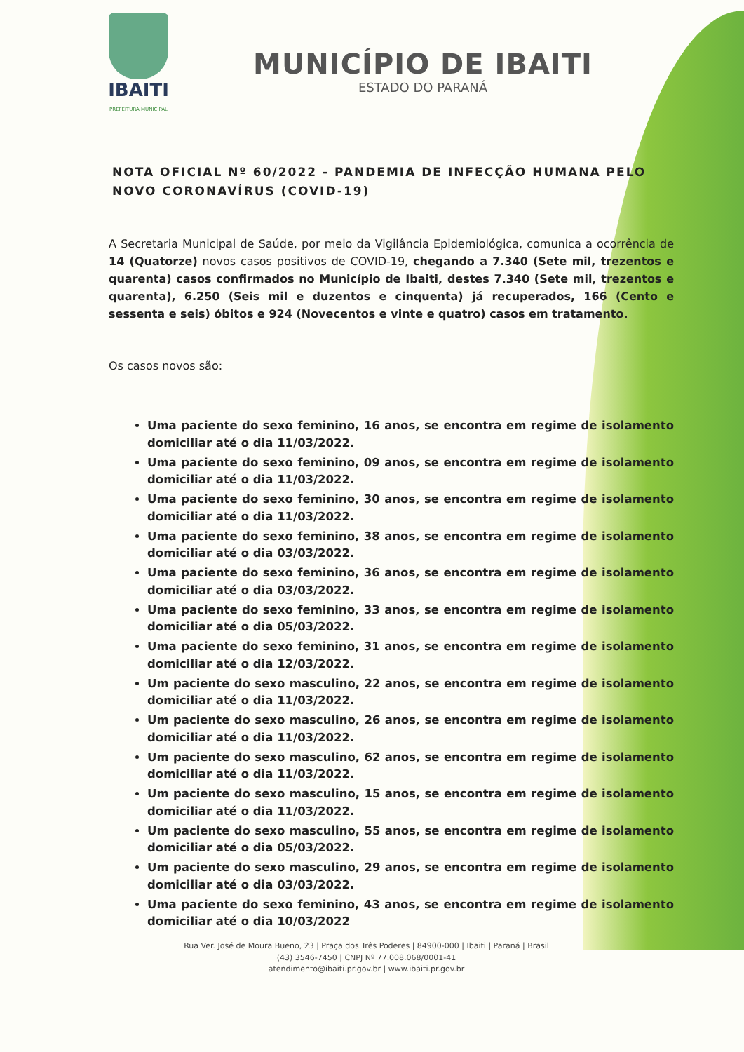IBAITI
PREFEITURA MUNICIPAL
MUNICÍPIO DE IBAITI
ESTADO DO PARANÁ
NOTA OFICIAL Nº 60/2022 - PANDEMIA DE INFECÇÃO HUMANA PELO NOVO CORONAVÍRUS (COVID-19)
A Secretaria Municipal de Saúde, por meio da Vigilância Epidemiológica, comunica a ocorrência de 14 (Quatorze) novos casos positivos de COVID-19, chegando a 7.340 (Sete mil, trezentos e quarenta) casos confirmados no Município de Ibaiti, destes 7.340 (Sete mil, trezentos e quarenta), 6.250 (Seis mil e duzentos e cinquenta) já recuperados, 166 (Cento e sessenta e seis) óbitos e 924 (Novecentos e vinte e quatro) casos em tratamento.
Os casos novos são:
Uma paciente do sexo feminino, 16 anos, se encontra em regime de isolamento domiciliar até o dia 11/03/2022.
Uma paciente do sexo feminino, 09 anos, se encontra em regime de isolamento domiciliar até o dia 11/03/2022.
Uma paciente do sexo feminino, 30 anos, se encontra em regime de isolamento domiciliar até o dia 11/03/2022.
Uma paciente do sexo feminino, 38 anos, se encontra em regime de isolamento domiciliar até o dia 03/03/2022.
Uma paciente do sexo feminino, 36 anos, se encontra em regime de isolamento domiciliar até o dia 03/03/2022.
Uma paciente do sexo feminino, 33 anos, se encontra em regime de isolamento domiciliar até o dia 05/03/2022.
Uma paciente do sexo feminino, 31 anos, se encontra em regime de isolamento domiciliar até o dia 12/03/2022.
Um paciente do sexo masculino, 22 anos, se encontra em regime de isolamento domiciliar até o dia 11/03/2022.
Um paciente do sexo masculino, 26 anos, se encontra em regime de isolamento domiciliar até o dia 11/03/2022.
Um paciente do sexo masculino, 62 anos, se encontra em regime de isolamento domiciliar até o dia 11/03/2022.
Um paciente do sexo masculino, 15 anos, se encontra em regime de isolamento domiciliar até o dia 11/03/2022.
Um paciente do sexo masculino, 55 anos, se encontra em regime de isolamento domiciliar até o dia 05/03/2022.
Um paciente do sexo masculino, 29 anos, se encontra em regime de isolamento domiciliar até o dia 03/03/2022.
Uma paciente do sexo feminino, 43 anos, se encontra em regime de isolamento domiciliar até o dia 10/03/2022
Rua Ver. José de Moura Bueno, 23 | Praça dos Três Poderes | 84900-000 | Ibaiti | Paraná | Brasil
(43) 3546-7450 | CNPJ Nº 77.008.068/0001-41
atendimento@ibaiti.pr.gov.br | www.ibaiti.pr.gov.br